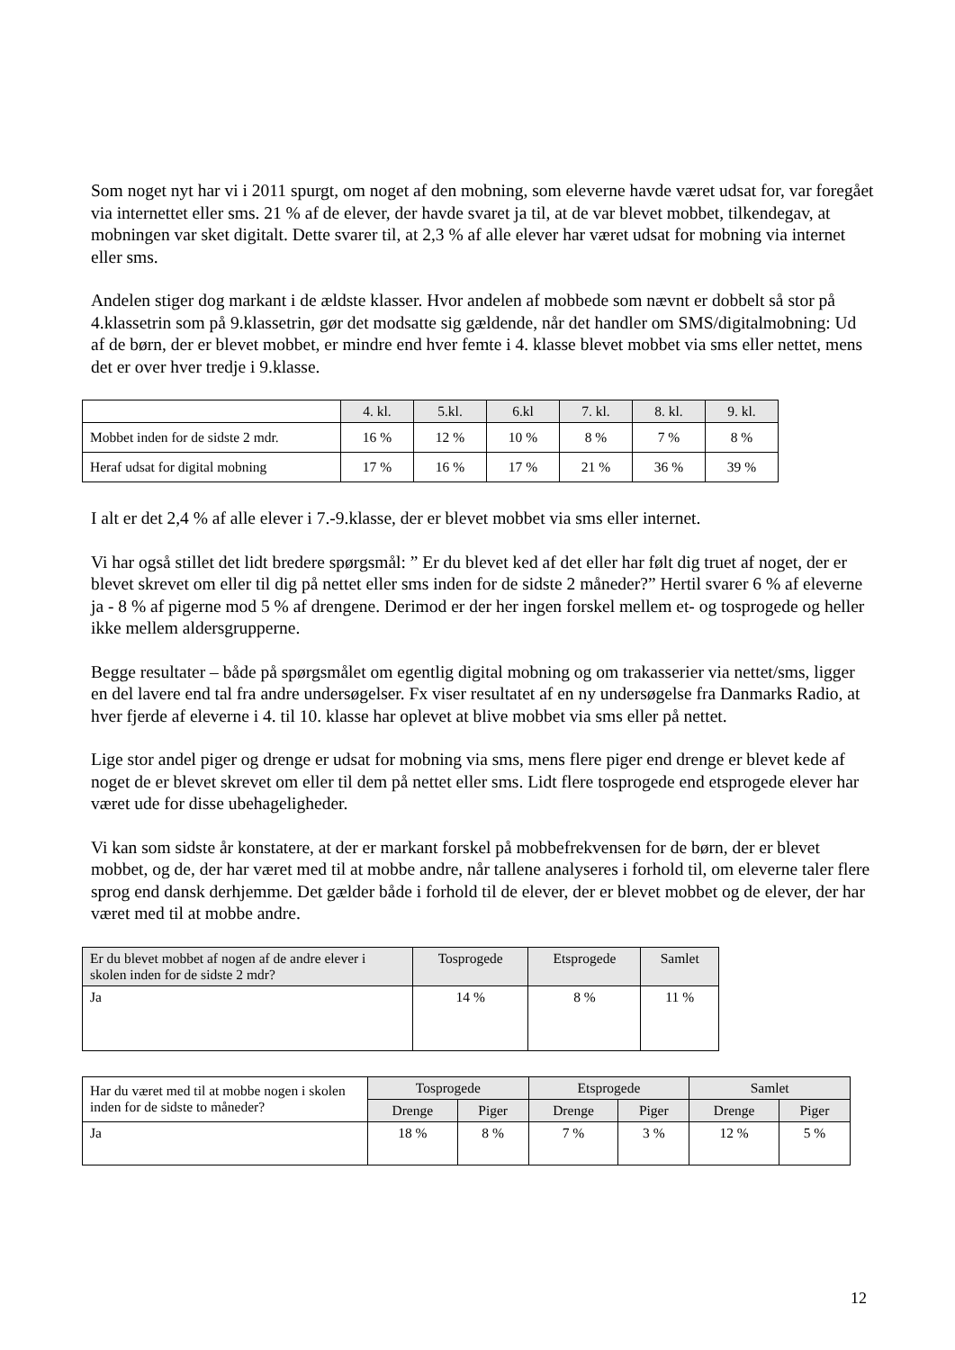Som noget nyt har vi i 2011 spurgt, om noget af den mobning, som eleverne havde været udsat for, var foregået via internettet eller sms. 21 % af de elever, der havde svaret ja til, at de var blevet mobbet, tilkendegav, at mobningen var sket digitalt. Dette svarer til, at 2,3 % af alle elever har været udsat for mobning via internet eller sms.
Andelen stiger dog markant i de ældste klasser. Hvor andelen af mobbede som nævnt er dobbelt så stor på 4.klassetrin som på 9.klassetrin, gør det modsatte sig gældende, når det handler om SMS/digitalmobning: Ud af de børn, der er blevet mobbet, er mindre end hver femte i 4. klasse blevet mobbet via sms eller nettet, mens det er over hver tredje i 9.klasse.
| | 4. kl. | 5.kl. | 6.kl | 7. kl. | 8. kl. | 9. kl. |
| Mobbet inden for de sidste 2 mdr. | 16 % | 12 % | 10 % | 8 % | 7 % | 8 % |
| Heraf udsat for digital mobning | 17 % | 16 % | 17 % | 21 % | 36 % | 39 % |
I alt er det 2,4 % af alle elever i 7.-9.klasse, der er blevet mobbet via sms eller internet.
Vi har også stillet det lidt bredere spørgsmål: ” Er du blevet ked af det eller har følt dig truet af noget, der er blevet skrevet om eller til dig på nettet eller sms inden for de sidste 2 måneder?” Hertil svarer 6 % af eleverne ja - 8 % af pigerne mod 5 % af drengene. Derimod er der her ingen forskel mellem et- og tosprogede og heller ikke mellem aldersgrupperne.
Begge resultater – både på spørgsmålet om egentlig digital mobning og om trakasserier via nettet/sms, ligger en del lavere end tal fra andre undersøgelser. Fx viser resultatet af en ny undersøgelse fra Danmarks Radio, at hver fjerde af eleverne i 4. til 10. klasse har oplevet at blive mobbet via sms eller på nettet.
Lige stor andel piger og drenge er udsat for mobning via sms, mens flere piger end drenge er blevet kede af noget de er blevet skrevet om eller til dem på nettet eller sms. Lidt flere tosprogede end etsprogede elever har været ude for disse ubehageligheder.
Vi kan som sidste år konstatere, at der er markant forskel på mobbefrekvensen for de børn, der er blevet mobbet, og de, der har været med til at mobbe andre, når tallene analyseres i forhold til, om eleverne taler flere sprog end dansk derhjemme. Det gælder både i forhold til de elever, der er blevet mobbet og de elever, der har været med til at mobbe andre.
| Er du blevet mobbet af nogen af de andre elever i skolen inden for de sidste 2 mdr? | Tosprogede | Etsprogede | Samlet |
| Ja | 14 % | 8 % | 11 % |
| Har du været med til at mobbe nogen i skolen inden for de sidste to måneder? | Tosprogede | | Etsprogede | | Samlet | |
| | Drenge | Piger | Drenge | Piger | Drenge | Piger |
| Ja | 18 % | 8 % | 7 % | 3 % | 12 % | 5 % |
12